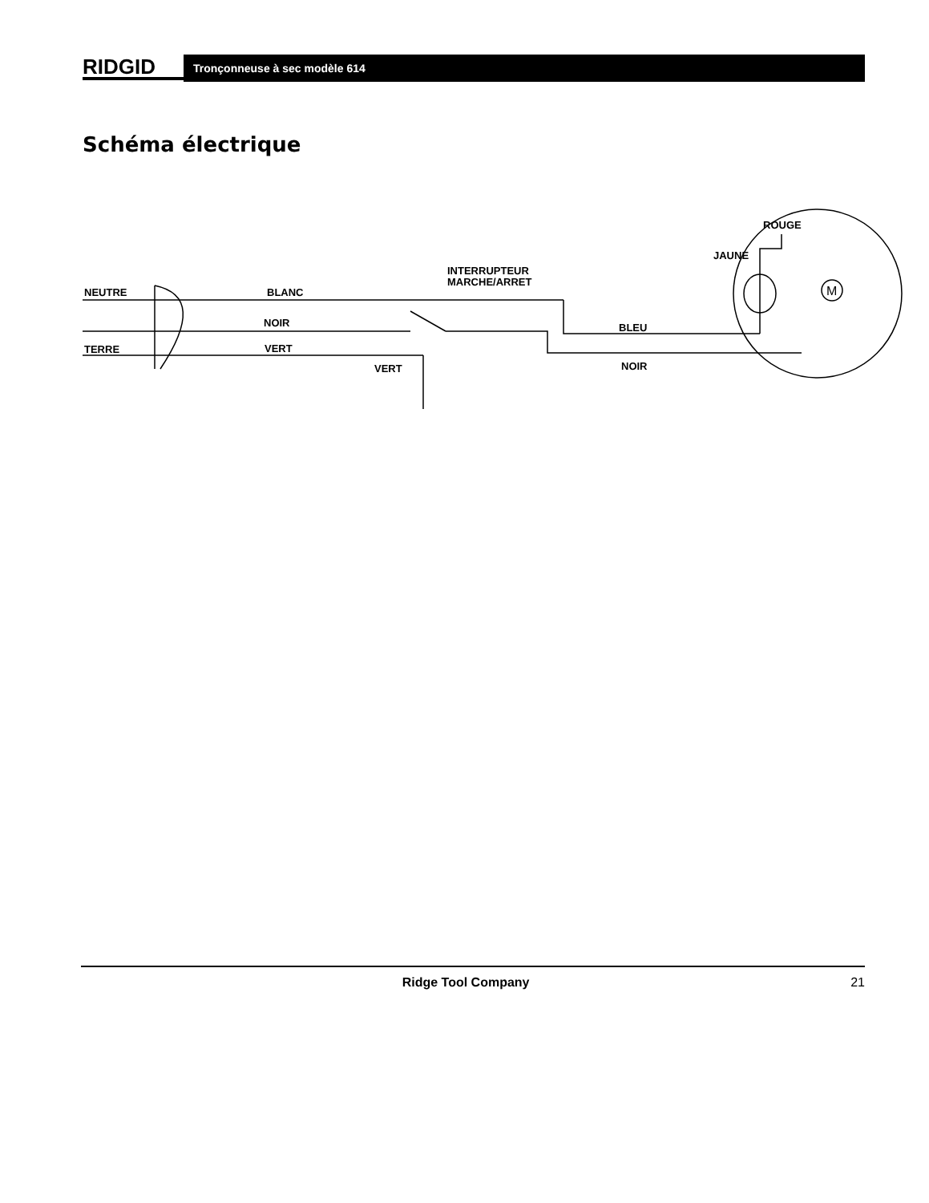RIDGID
Tronçonneuse à sec modèle 614
Schéma électrique
NEUTRE
BLANC
NOIR
TERRE
VERT
VERT
INTERRUPTEUR
MARCHE/ARRET
BLEU
NOIR
ROUGE
JAUNE
M
Ridge Tool Company 21